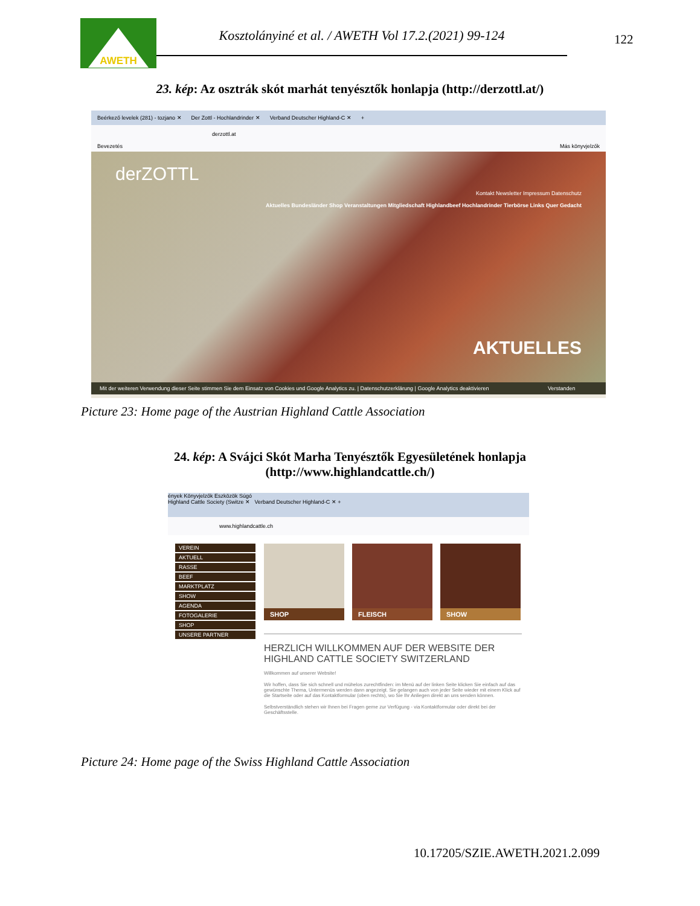AWETH
Kosztolányiné et al. / AWETH Vol 17.2.(2021) 99-124
122
23. kép: Az osztrák skót marhát tenyésztők honlapja (http://derzottl.at/)
Beérkező levelek (281) - tozjano ✕ Der Zottl - Hochlandrinder ✕ Verband Deutscher Highland-C ✕ +
derzottl.at
Bevezetés Más könyvjelzők
derZOTTL
Kontakt Newsletter Impressum Datenschutz
Aktuelles Bundesländer Shop Veranstaltungen Mitgliedschaft Highlandbeef Hochlandrinder Tierbörse Links Quer Gedacht
AKTUELLES
Mit der weiteren Verwendung dieser Seite stimmen Sie dem Einsatz von Cookies und Google Analytics zu. | Datenschutzerklärung | Google Analytics deaktivieren Verstanden
Picture 23: Home page of the Austrian Highland Cattle Association
24. kép: A Svájci Skót Marha Tenyésztők Egyesületének honlapja
(http://www.highlandcattle.ch/)
ények Könyvjelzők Eszközök Súgó
Highland Cattle Society (Switze ✕ Verband Deutscher Highland-C ✕ +
www.highlandcattle.ch
VEREIN
AKTUELL
RASSE
BEEF
MARKTPLATZ
SHOW
AGENDA
FOTOGALERIE
SHOP
UNSERE PARTNER
SHOP
FLEISCH
SHOW
HERZLICH WILLKOMMEN AUF DER WEBSITE DER
HIGHLAND CATTLE SOCIETY SWITZERLAND
Willkommen auf unserer Website!
Wir hoffen, dass Sie sich schnell und mühelos zurechtfinden: im Menü auf der linken Seite klicken Sie einfach auf das gewünschte Thema, Untermenüs werden dann angezeigt. Sie gelangen auch von jeder Seite wieder mit einem Klick auf die Startseite oder auf das Kontaktformular (oben rechts), wo Sie Ihr Anliegen direkt an uns senden können.
Selbstverständlich stehen wir Ihnen bei Fragen gerne zur Verfügung - via Kontaktformular oder direkt bei der Geschäftsstelle.
Picture 24: Home page of the Swiss Highland Cattle Association
10.17205/SZIE.AWETH.2021.2.099